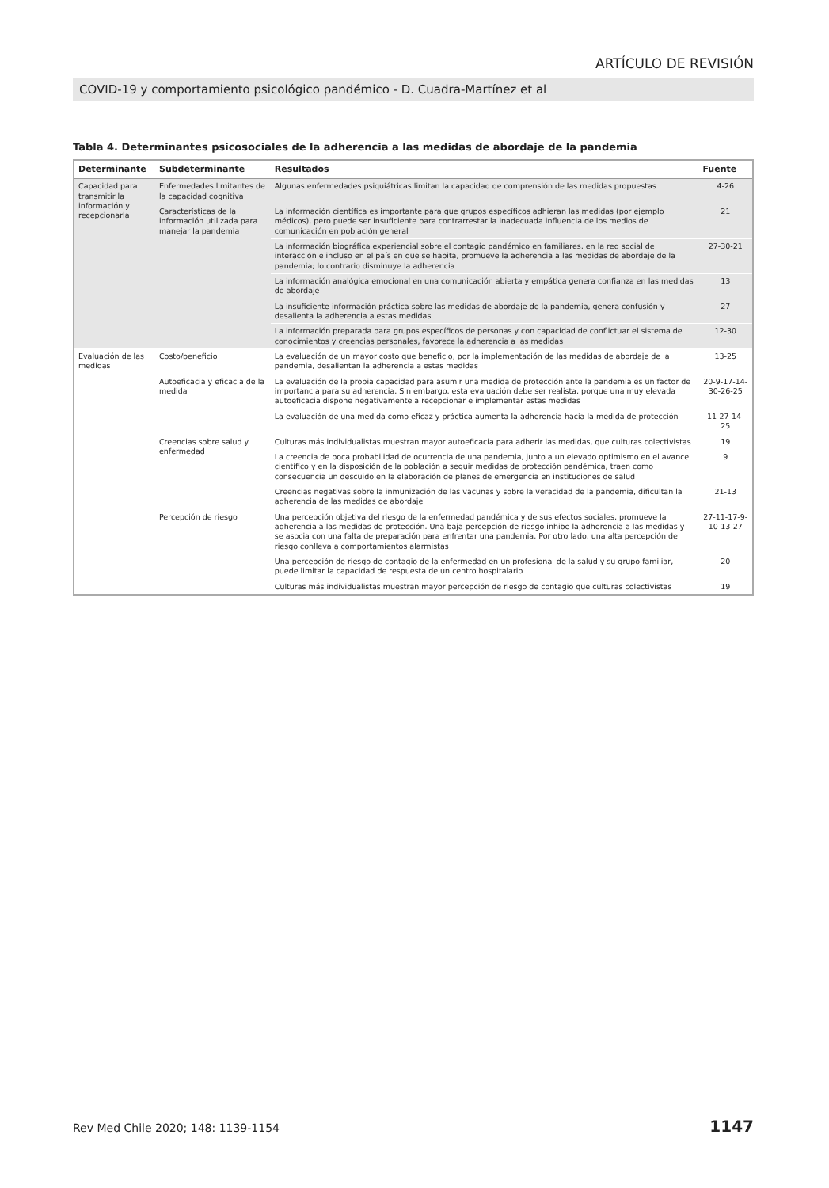ARTÍCULO DE REVISIÓN
COVID-19 y comportamiento psicológico pandémico - D. Cuadra-Martínez et al
Tabla 4. Determinantes psicosociales de la adherencia a las medidas de abordaje de la pandemia
| Determinante | Subdeterminante | Resultados | Fuente |
| --- | --- | --- | --- |
| Capacidad para transmitir la información y recepcionarla | Enfermedades limitantes de la capacidad cognitiva | Algunas enfermedades psiquiátricas limitan la capacidad de comprensión de las medidas propuestas | 4-26 |
| | Características de la información utilizada para manejar la pandemia | La información científica es importante para que grupos específicos adhieran las medidas (por ejemplo médicos), pero puede ser insuficiente para contrarrestar la inadecuada influencia de los medios de comunicación en población general | 21 |
| | | La información biográfica experiencial sobre el contagio pandémico en familiares, en la red social de interacción e incluso en el país en que se habita, promueve la adherencia a las medidas de abordaje de la pandemia; lo contrario disminuye la adherencia | 27-30-21 |
| | | La información analógica emocional en una comunicación abierta y empática genera confianza en las medidas de abordaje | 13 |
| | | La insuficiente información práctica sobre las medidas de abordaje de la pandemia, genera confusión y desalienta la adherencia a estas medidas | 27 |
| | | La información preparada para grupos específicos de personas y con capacidad de conflictuar el sistema de conocimientos y creencias personales, favorece la adherencia a las medidas | 12-30 |
| Evaluación de las medidas | Costo/beneficio | La evaluación de un mayor costo que beneficio, por la implementación de las medidas de abordaje de la pandemia, desalientan la adherencia a estas medidas | 13-25 |
| | Autoeficacia y eficacia de la medida | La evaluación de la propia capacidad para asumir una medida de protección ante la pandemia es un factor de importancia para su adherencia. Sin embargo, esta evaluación debe ser realista, porque una muy elevada autoeficacia dispone negativamente a recepcionar e implementar estas medidas | 20-9-17-14- 30-26-25 |
| | | La evaluación de una medida como eficaz y práctica aumenta la adherencia hacia la medida de protección | 11-27-14- 25 |
| | Creencias sobre salud y enfermedad | Culturas más individualistas muestran mayor autoeficacia para adherir las medidas, que culturas colectivistas | 19 |
| | | La creencia de poca probabilidad de ocurrencia de una pandemia, junto a un elevado optimismo en el avance científico y en la disposición de la población a seguir medidas de protección pandémica, traen como consecuencia un descuido en la elaboración de planes de emergencia en instituciones de salud | 9 |
| | | Creencias negativas sobre la inmunización de las vacunas y sobre la veracidad de la pandemia, dificultan la adherencia de las medidas de abordaje | 21-13 |
| | Percepción de riesgo | Una percepción objetiva del riesgo de la enfermedad pandémica y de sus efectos sociales, promueve la adherencia a las medidas de protección. Una baja percepción de riesgo inhibe la adherencia a las medidas y se asocia con una falta de preparación para enfrentar una pandemia. Por otro lado, una alta percepción de riesgo conlleva a comportamientos alarmistas | 27-11-17-9- 10-13-27 |
| | | Una percepción de riesgo de contagio de la enfermedad en un profesional de la salud y su grupo familiar, puede limitar la capacidad de respuesta de un centro hospitalario | 20 |
| | | Culturas más individualistas muestran mayor percepción de riesgo de contagio que culturas colectivistas | 19 |
Rev Med Chile 2020; 148: 1139-1154 1147